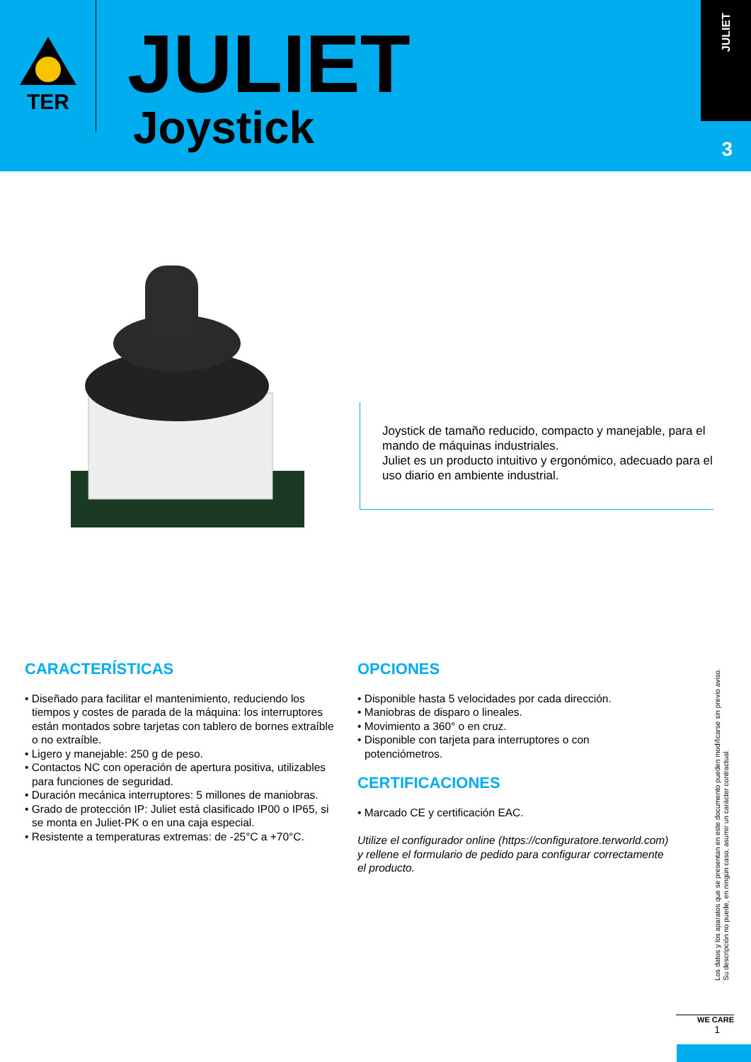TER
JULIET
Joystick
JULIET
3
Joystick de tamaño reducido, compacto y manejable, para el mando de máquinas industriales.
Juliet es un producto intuitivo y ergonómico, adecuado para el uso diario en ambiente industrial.
CARACTERÍSTICAS
• Diseñado para facilitar el mantenimiento, reduciendo los tiempos y costes de parada de la máquina: los interruptores están montados sobre tarjetas con tablero de bornes extraíble o no extraíble.
• Ligero y manejable: 250 g de peso.
• Contactos NC con operación de apertura positiva, utilizables para funciones de seguridad.
• Duración mecánica interruptores: 5 millones de maniobras.
• Grado de protección IP: Juliet está clasificado IP00 o IP65, si se monta en Juliet-PK o en una caja especial.
• Resistente a temperaturas extremas: de -25°C a +70°C.
OPCIONES
• Disponible hasta 5 velocidades por cada dirección.
• Maniobras de disparo o lineales.
• Movimiento a 360° o en cruz.
• Disponible con tarjeta para interruptores o con potenciómetros.
CERTIFICACIONES
• Marcado CE y certificación EAC.
Utilize el configurador online (https://configuratore.terworld.com) y rellene el formulario de pedido para configurar correctamente el producto.
Los datos y los aparatos que se presentan en este documento pueden modificarse sin previo aviso.
Su descripción no puede, en ningún caso, asumir un carácter contractual.
WE CARE
1